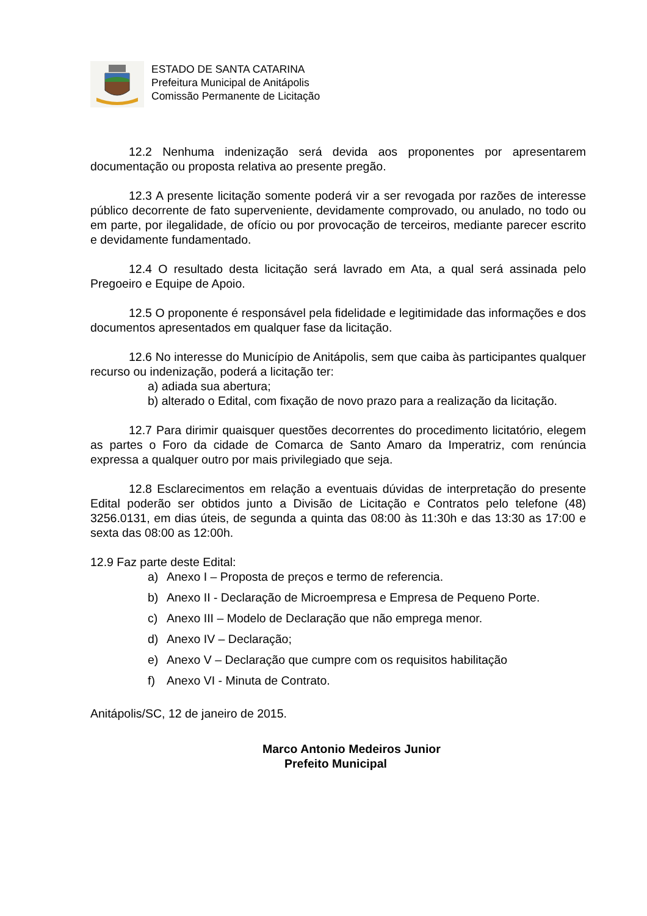ESTADO DE SANTA CATARINA
Prefeitura Municipal de Anitápolis
Comissão Permanente de Licitação
12.2 Nenhuma indenização será devida aos proponentes por apresentarem documentação ou proposta relativa ao presente pregão.
12.3 A presente licitação somente poderá vir a ser revogada por razões de interesse público decorrente de fato superveniente, devidamente comprovado, ou anulado, no todo ou em parte, por ilegalidade, de ofício ou por provocação de terceiros, mediante parecer escrito e devidamente fundamentado.
12.4 O resultado desta licitação será lavrado em Ata, a qual será assinada pelo Pregoeiro e Equipe de Apoio.
12.5 O proponente é responsável pela fidelidade e legitimidade das informações e dos documentos apresentados em qualquer fase da licitação.
12.6 No interesse do Município de Anitápolis, sem que caiba às participantes qualquer recurso ou indenização, poderá a licitação ter:
a) adiada sua abertura;
b) alterado o Edital, com fixação de novo prazo para a realização da licitação.
12.7 Para dirimir quaisquer questões decorrentes do procedimento licitatório, elegem as partes o Foro da cidade de Comarca de Santo Amaro da Imperatriz, com renúncia expressa a qualquer outro por mais privilegiado que seja.
12.8 Esclarecimentos em relação a eventuais dúvidas de interpretação do presente Edital poderão ser obtidos junto a Divisão de Licitação e Contratos pelo telefone (48) 3256.0131, em dias úteis, de segunda a quinta das 08:00 às 11:30h e das 13:30 as 17:00 e sexta das 08:00 as 12:00h.
12.9 Faz parte deste Edital:
a) Anexo I – Proposta de preços e termo de referencia.
b) Anexo II - Declaração de Microempresa e Empresa de Pequeno Porte.
c) Anexo III – Modelo de Declaração que não emprega menor.
d) Anexo IV – Declaração;
e) Anexo V – Declaração que cumpre com os requisitos habilitação
f) Anexo VI - Minuta de Contrato.
Anitápolis/SC, 12 de janeiro de 2015.
Marco Antonio Medeiros Junior
Prefeito Municipal